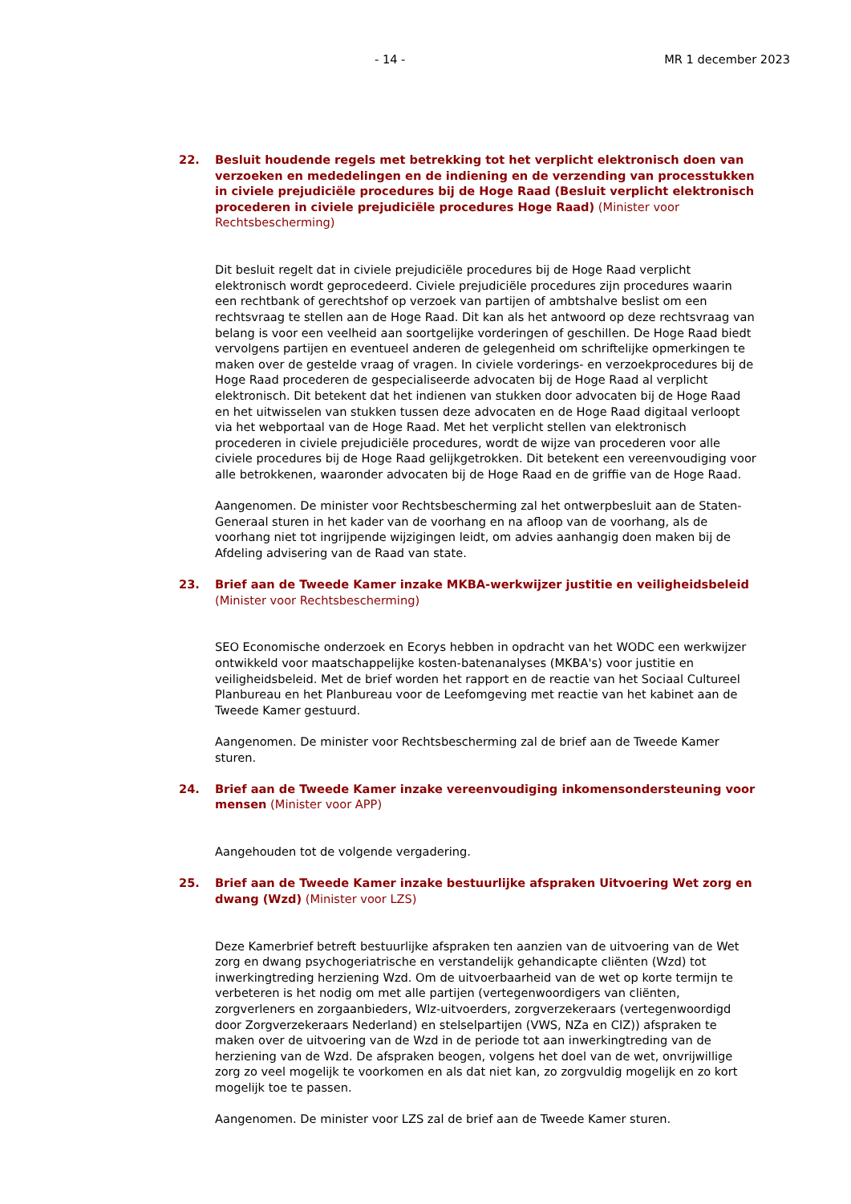- 14 - MR 1 december 2023
22. Besluit houdende regels met betrekking tot het verplicht elektronisch doen van verzoeken en mededelingen en de indiening en de verzending van processtukken in civiele prejudiciële procedures bij de Hoge Raad (Besluit verplicht elektronisch procederen in civiele prejudiciële procedures Hoge Raad) (Minister voor Rechtsbescherming)
Dit besluit regelt dat in civiele prejudiciële procedures bij de Hoge Raad verplicht elektronisch wordt geprocedeerd. Civiele prejudiciële procedures zijn procedures waarin een rechtbank of gerechtshof op verzoek van partijen of ambtshalve beslist om een rechtsvraag te stellen aan de Hoge Raad. Dit kan als het antwoord op deze rechtsvraag van belang is voor een veelheid aan soortgelijke vorderingen of geschillen. De Hoge Raad biedt vervolgens partijen en eventueel anderen de gelegenheid om schriftelijke opmerkingen te maken over de gestelde vraag of vragen. In civiele vorderings- en verzoekprocedures bij de Hoge Raad procederen de gespecialiseerde advocaten bij de Hoge Raad al verplicht elektronisch. Dit betekent dat het indienen van stukken door advocaten bij de Hoge Raad en het uitwisselen van stukken tussen deze advocaten en de Hoge Raad digitaal verloopt via het webportaal van de Hoge Raad. Met het verplicht stellen van elektronisch procederen in civiele prejudiciële procedures, wordt de wijze van procederen voor alle civiele procedures bij de Hoge Raad gelijkgetrokken. Dit betekent een vereenvoudiging voor alle betrokkenen, waaronder advocaten bij de Hoge Raad en de griffie van de Hoge Raad.
Aangenomen. De minister voor Rechtsbescherming zal het ontwerpbesluit aan de Staten-Generaal sturen in het kader van de voorhang en na afloop van de voorhang, als de voorhang niet tot ingrijpende wijzigingen leidt, om advies aanhangig doen maken bij de Afdeling advisering van de Raad van state.
23. Brief aan de Tweede Kamer inzake MKBA-werkwijzer justitie en veiligheidsbeleid (Minister voor Rechtsbescherming)
SEO Economische onderzoek en Ecorys hebben in opdracht van het WODC een werkwijzer ontwikkeld voor maatschappelijke kosten-batenanalyses (MKBA's) voor justitie en veiligheidsbeleid. Met de brief worden het rapport en de reactie van het Sociaal Cultureel Planbureau en het Planbureau voor de Leefomgeving met reactie van het kabinet aan de Tweede Kamer gestuurd.
Aangenomen. De minister voor Rechtsbescherming zal de brief aan de Tweede Kamer sturen.
24. Brief aan de Tweede Kamer inzake vereenvoudiging inkomensondersteuning voor mensen (Minister voor APP)
Aangehouden tot de volgende vergadering.
25. Brief aan de Tweede Kamer inzake bestuurlijke afspraken Uitvoering Wet zorg en dwang (Wzd) (Minister voor LZS)
Deze Kamerbrief betreft bestuurlijke afspraken ten aanzien van de uitvoering van de Wet zorg en dwang psychogeriatrische en verstandelijk gehandicapte cliënten (Wzd) tot inwerkingtreding herziening Wzd. Om de uitvoerbaarheid van de wet op korte termijn te verbeteren is het nodig om met alle partijen (vertegenwoordigers van cliënten, zorgverleners en zorgaanbieders, Wlz-uitvoerders, zorgverzekeraars (vertegenwoordigd door Zorgverzekeraars Nederland) en stelselpartijen (VWS, NZa en CIZ)) afspraken te maken over de uitvoering van de Wzd in de periode tot aan inwerkingtreding van de herziening van de Wzd. De afspraken beogen, volgens het doel van de wet, onvrijwillige zorg zo veel mogelijk te voorkomen en als dat niet kan, zo zorgvuldig mogelijk en zo kort mogelijk toe te passen.
Aangenomen. De minister voor LZS zal de brief aan de Tweede Kamer sturen.